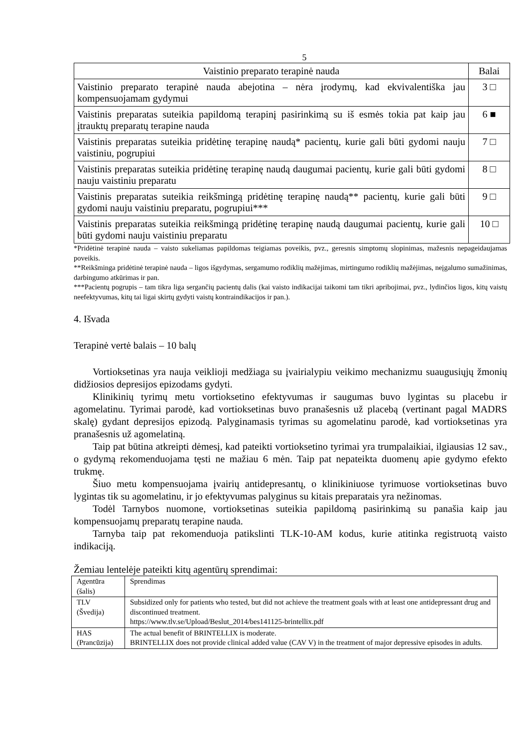5
| Vaistinio preparato terapinė nauda | Balai |
| --- | --- |
| Vaistinio preparato terapinė nauda abejotina – nėra įrodymų, kad ekvivalentiška jau kompensuojamam gydymui | 3 □ |
| Vaistinis preparatas suteikia papildomą terapinį pasirinkimą su iš esmės tokia pat kaip jau įtrauktų preparatų terapine nauda | 6 ■ |
| Vaistinis preparatas suteikia pridėtinę terapinę naudą* pacientų, kurie gali būti gydomi nauju vaistiniu, pogrupiui | 7 □ |
| Vaistinis preparatas suteikia pridėtinę terapinę naudą daugumai pacientų, kurie gali būti gydomi nauju vaistiniu preparatu | 8 □ |
| Vaistinis preparatas suteikia reikšmingą pridėtinę terapinę naudą** pacientų, kurie gali būti gydomi nauju vaistiniu preparatu, pogrupiui*** | 9 □ |
| Vaistinis preparatas suteikia reikšmingą pridėtinę terapinę naudą daugumai pacientų, kurie gali būti gydomi nauju vaistiniu preparatu | 10 □ |
*Pridėtinė terapinė nauda – vaisto sukeliamas papildomas teigiamas poveikis, pvz., geresnis simptomų slopinimas, mažesnis nepageidaujamas poveikis.
**Reikšminga pridėtinė terapinė nauda – ligos išgydymas, sergamumo rodiklių mažėjimas, mirtingumo rodiklių mažėjimas, neįgalumo sumažinimas, darbingumo atkūrimas ir pan.
***Pacientų pogrupis – tam tikra liga sergančių pacientų dalis (kai vaisto indikacijai taikomi tam tikri apribojimai, pvz., lydinčios ligos, kitų vaistų neefektyvumas, kitų tai ligai skirtų gydyti vaistų kontraindikacijos ir pan.).
4. Išvada
Terapinė vertė balais – 10 balų
Vortioksetinas yra nauja veiklioji medžiaga su įvairialypiu veikimo mechanizmu suaugusiųjų žmonių didžiosios depresijos epizodams gydyti.
Klinikinių tyrimų metu vortioksetino efektyvumas ir saugumas buvo lygintas su placebu ir agomelatinu. Tyrimai parodė, kad vortioksetinas buvo pranašesnis už placebą (vertinant pagal MADRS skalę) gydant depresijos epizodą. Palyginamasis tyrimas su agomelatinu parodė, kad vortioksetinas yra pranašesnis už agomelatiną.
Taip pat būtina atkreipti dėmesį, kad pateikti vortioksetino tyrimai yra trumpalaikiai, ilgiausias 12 sav., o gydymą rekomenduojama tęsti ne mažiau 6 mėn. Taip pat nepateikta duomenų apie gydymo efekto trukmę.
Šiuo metu kompensuojama įvairių antidepresantų, o klinikiniuose tyrimuose vortioksetinas buvo lygintas tik su agomelatinu, ir jo efektyvumas palyginus su kitais preparatais yra nežinomas.
Todėl Tarnybos nuomone, vortioksetinas suteikia papildomą pasirinkimą su panašia kaip jau kompensuojamų preparatų terapine nauda.
Tarnyba taip pat rekomenduoja patikslinti TLK-10-AM kodus, kurie atitinka registruotą vaisto indikaciją.
Žemiau lentelėje pateikti kitų agentūrų sprendimai:
| Agentūra (šalis) | Sprendimas |
| TLV (Švedija) | Subsidized only for patients who tested, but did not achieve the treatment goals with at least one antidepressant drug and discontinued treatment. https://www.tlv.se/Upload/Beslut_2014/bes141125-brintellix.pdf |
| HAS (Prancūzija) | The actual benefit of BRINTELLIX is moderate. BRINTELLIX does not provide clinical added value (CAV V) in the treatment of major depressive episodes in adults. |